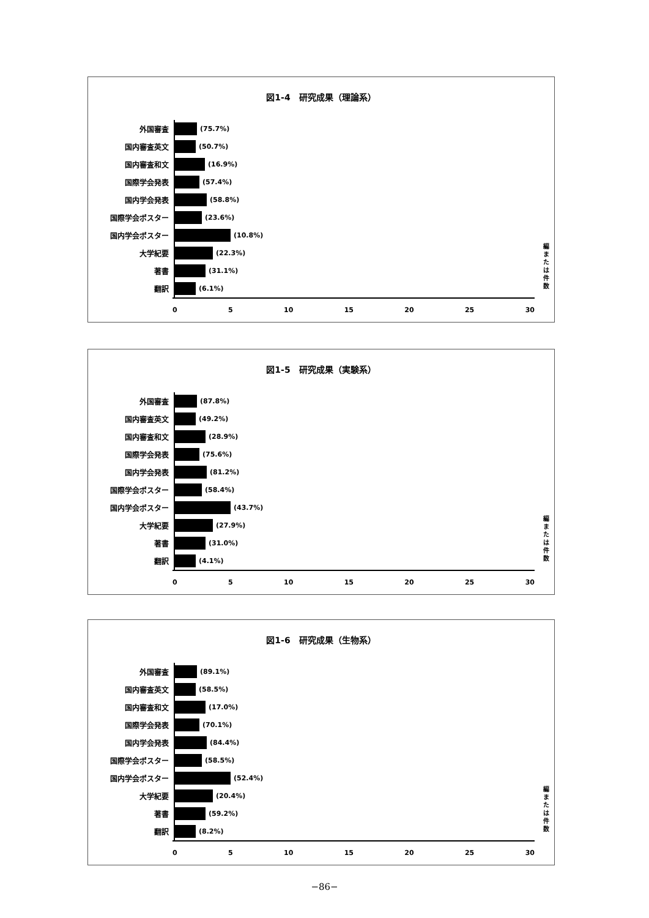図1-4　研究成果（理論系）
外国審査 (75.7%)
国内審査英文 (50.7%)
国内審査和文 (16.9%)
国際学会発表 (57.4%)
国内学会発表 (58.8%)
国際学会ポスター (23.6%)
国内学会ポスター (10.8%)
大学紀要 (22.3%)
著書 (31.1%)
翻訳 (6.1%)
0 5 10 15 20 25 30
編または件数
図1-5　研究成果（実験系）
外国審査 (87.8%)
国内審査英文 (49.2%)
国内審査和文 (28.9%)
国際学会発表 (75.6%)
国内学会発表 (81.2%)
国際学会ポスター (58.4%)
国内学会ポスター (43.7%)
大学紀要 (27.9%)
著書 (31.0%)
翻訳 (4.1%)
0 5 10 15 20 25 30
編または件数
図1-6　研究成果（生物系）
外国審査 (89.1%)
国内審査英文 (58.5%)
国内審査和文 (17.0%)
国際学会発表 (70.1%)
国内学会発表 (84.4%)
国際学会ポスター (58.5%)
国内学会ポスター (52.4%)
大学紀要 (20.4%)
著書 (59.2%)
翻訳 (8.2%)
0 5 10 15 20 25 30
編または件数
−86−